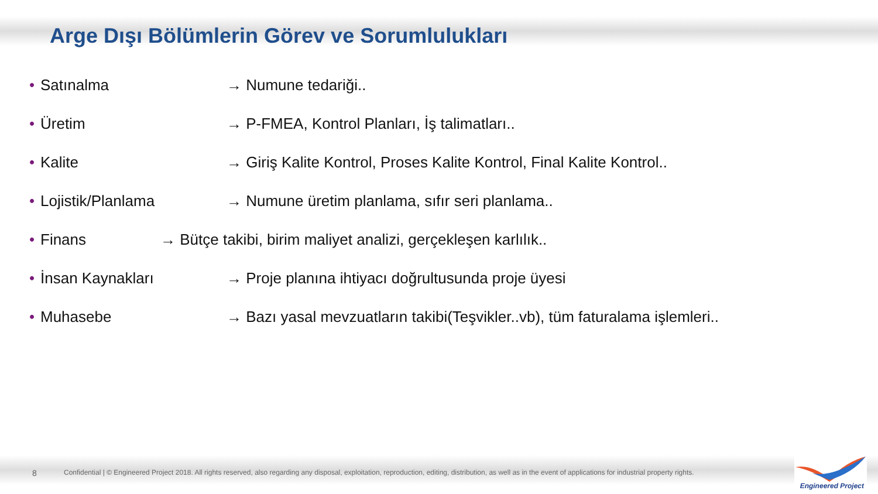Arge Dışı Bölümlerin Görev ve Sorumlulukları
• Satınalma → Numune tedariği..
• Üretim → P-FMEA, Kontrol Planları, İş talimatları..
• Kalite → Giriş Kalite Kontrol, Proses Kalite Kontrol, Final Kalite Kontrol..
• Lojistik/Planlama → Numune üretim planlama, sıfır seri planlama..
• Finans → Bütçe takibi, birim maliyet analizi, gerçekleşen karlılık..
• İnsan Kaynakları → Proje planına ihtiyacı doğrultusunda proje üyesi
• Muhasebe → Bazı yasal mevzuatların takibi(Teşvikler..vb), tüm faturalama işlemleri..
8 Confidential | © Engineered Project 2018. All rights reserved, also regarding any disposal, exploitation, reproduction, editing, distribution, as well as in the event of applications for industrial property rights.
Engineered Project